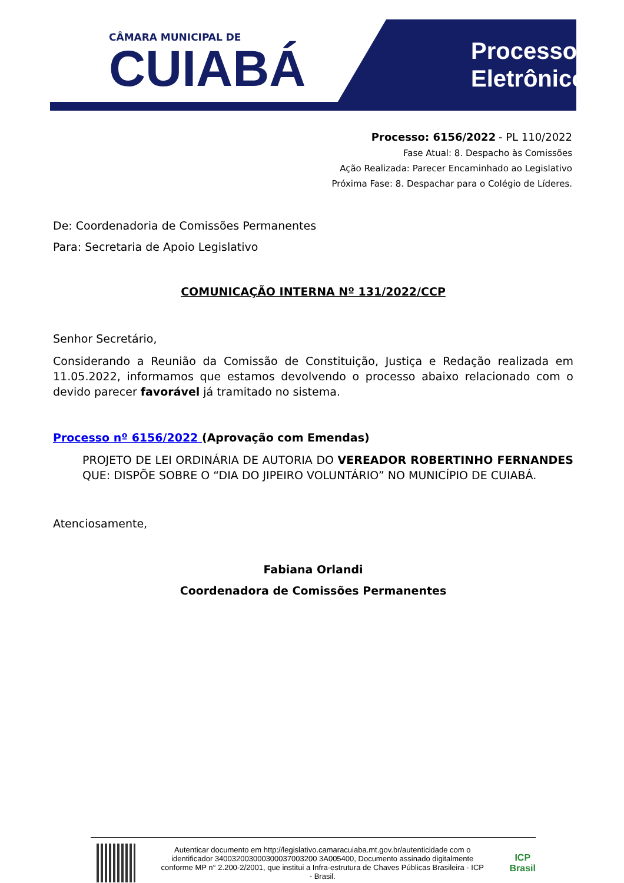CÂMARA MUNICIPAL DE
CUIABÁ
Processo
Eletrônico
Processo: 6156/2022 - PL 110/2022
Fase Atual: 8. Despacho às Comissões
Ação Realizada: Parecer Encaminhado ao Legislativo
Próxima Fase: 8. Despachar para o Colégio de Líderes.
De: Coordenadoria de Comissões Permanentes
Para: Secretaria de Apoio Legislativo
COMUNICAÇÃO INTERNA Nº 131/2022/CCP
Senhor Secretário,
Considerando a Reunião da Comissão de Constituição, Justiça e Redação realizada em 11.05.2022, informamos que estamos devolvendo o processo abaixo relacionado com o devido parecer favorável já tramitado no sistema.
Processo nº 6156/2022 (Aprovação com Emendas)
PROJETO DE LEI ORDINÁRIA DE AUTORIA DO VEREADOR ROBERTINHO FERNANDES QUE: DISPÕE SOBRE O “DIA DO JIPEIRO VOLUNTÁRIO” NO MUNICÍPIO DE CUIABÁ.
Atenciosamente,
Fabiana Orlandi
Coordenadora de Comissões Permanentes
Autenticar documento em http://legislativo.camaracuiaba.mt.gov.br/autenticidade com o identificador 340032003000300037003200 3A005400, Documento assinado digitalmente conforme MP n° 2.200-2/2001, que institui a Infra-estrutura de Chaves Públicas Brasileira - ICP - Brasil.
ICP
Brasil